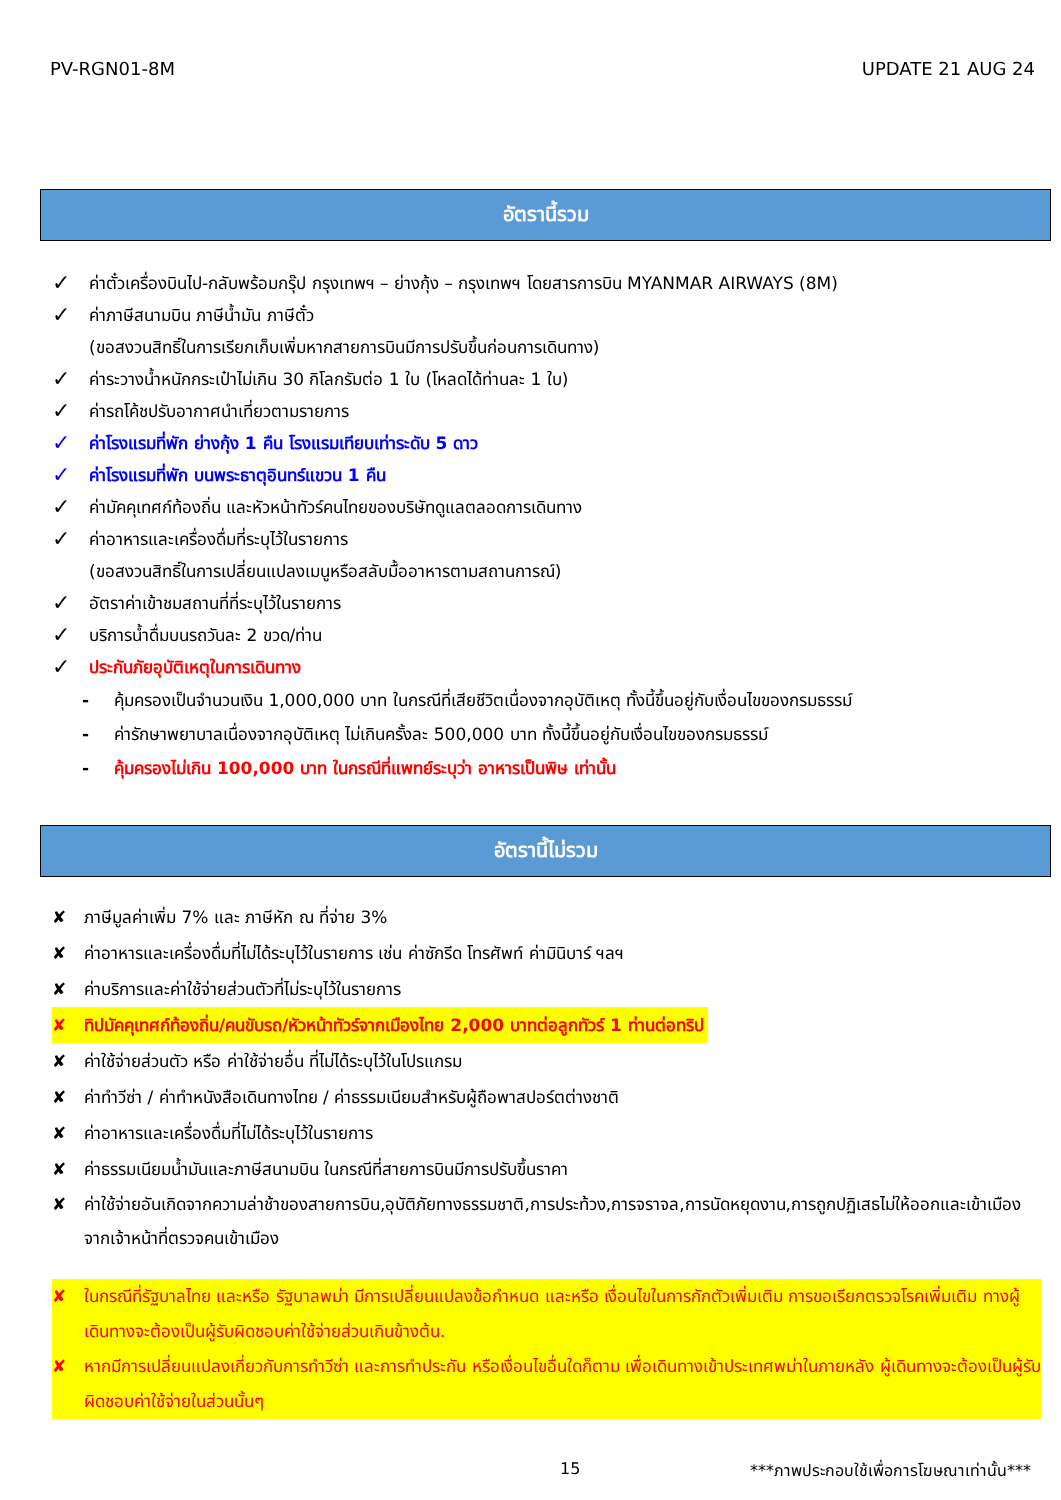PV-RGN01-8M UPDATE 21 AUG 24
อัตรานี้รวม
✓ ค่าตั๋วเครื่องบินไป-กลับพร้อมกรุ๊ป กรุงเทพฯ – ย่างกุ้ง – กรุงเทพฯ โดยสารการบิน MYANMAR AIRWAYS (8M)
✓ ค่าภาษีสนามบิน ภาษีน้ำมัน ภาษีตั๋ว
(ขอสงวนสิทธิ์ในการเรียกเก็บเพิ่มหากสายการบินมีการปรับขึ้นก่อนการเดินทาง)
✓ ค่าระวางน้ำหนักกระเป๋าไม่เกิน 30 กิโลกรัมต่อ 1 ใบ (โหลดได้ท่านละ 1 ใบ)
✓ ค่ารถโค้ชปรับอากาศนำเที่ยวตามรายการ
✓ ค่าโรงแรมที่พัก ย่างกุ้ง 1 คืน โรงแรมเทียบเท่าระดับ 5 ดาว
✓ ค่าโรงแรมที่พัก บนพระธาตุอินทร์แขวน 1 คืน
✓ ค่ามัคคุเทศก์ท้องถิ่น และหัวหน้าทัวร์คนไทยของบริษัทดูแลตลอดการเดินทาง
✓ ค่าอาหารและเครื่องดื่มที่ระบุไว้ในรายการ
(ขอสงวนสิทธิ์ในการเปลี่ยนแปลงเมนูหรือสลับมื้ออาหารตามสถานการณ์)
✓ อัตราค่าเข้าชมสถานที่ที่ระบุไว้ในรายการ
✓ บริการน้ำดื่มบนรถวันละ 2 ขวด/ท่าน
✓ ประกันภัยอุบัติเหตุในการเดินทาง
- คุ้มครองเป็นจำนวนเงิน 1,000,000 บาท ในกรณีที่เสียชีวิตเนื่องจากอุบัติเหตุ ทั้งนี้ขึ้นอยู่กับเงื่อนไขของกรมธรรม์
- ค่ารักษาพยาบาลเนื่องจากอุบัติเหตุ ไม่เกินครั้งละ 500,000 บาท ทั้งนี้ขึ้นอยู่กับเงื่อนไขของกรมธรรม์
- คุ้มครองไม่เกิน 100,000 บาท ในกรณีที่แพทย์ระบุว่า อาหารเป็นพิษ เท่านั้น
อัตรานี้ไม่รวม
✘ ภาษีมูลค่าเพิ่ม 7% และ ภาษีหัก ณ ที่จ่าย 3%
✘ ค่าอาหารและเครื่องดื่มที่ไม่ได้ระบุไว้ในรายการ เช่น ค่าซักรีด โทรศัพท์ ค่ามินิบาร์ ฯลฯ
✘ ค่าบริการและค่าใช้จ่ายส่วนตัวที่ไม่ระบุไว้ในรายการ
✘ ทิปมัคคุเทศก์ท้องถิ่น/คนขับรถ/หัวหน้าทัวร์จากเมืองไทย 2,000 บาทต่อลูกทัวร์ 1 ท่านต่อทริป
✘ ค่าใช้จ่ายส่วนตัว หรือ ค่าใช้จ่ายอื่น ที่ไม่ได้ระบุไว้ในโปรแกรม
✘ ค่าทำวีซ่า / ค่าทำหนังสือเดินทางไทย / ค่าธรรมเนียมสำหรับผู้ถือพาสปอร์ตต่างชาติ
✘ ค่าอาหารและเครื่องดื่มที่ไม่ได้ระบุไว้ในรายการ
✘ ค่าธรรมเนียมน้ำมันและภาษีสนามบิน ในกรณีที่สายการบินมีการปรับขึ้นราคา
✘ ค่าใช้จ่ายอันเกิดจากความล่าช้าของสายการบิน,อุบัติภัยทางธรรมชาติ,การประท้วง,การจราจล,การนัดหยุดงาน,การถูกปฏิเสธไม่ให้ออกและเข้าเมืองจากเจ้าหน้าที่ตรวจคนเข้าเมือง
✘ ในกรณีที่รัฐบาลไทย และหรือ รัฐบาลพม่า มีการเปลี่ยนแปลงข้อกำหนด และหรือ เงื่อนไขในการกักตัวเพิ่มเติม การขอเรียกตรวจโรคเพิ่มเติม ทางผู้เดินทางจะต้องเป็นผู้รับผิดชอบค่าใช้จ่ายส่วนเกินข้างต้น.
✘ หากมีการเปลี่ยนแปลงเกี่ยวกับการทำวีซ่า และการทำประกัน หรือเงื่อนไขอื่นใดก็ตาม เพื่อเดินทางเข้าประเทศพม่าในภายหลัง ผู้เดินทางจะต้องเป็นผู้รับผิดชอบค่าใช้จ่ายในส่วนนั้นๆ
15 ***ภาพประกอบใช้เพื่อการโฆษณาเท่านั้น***